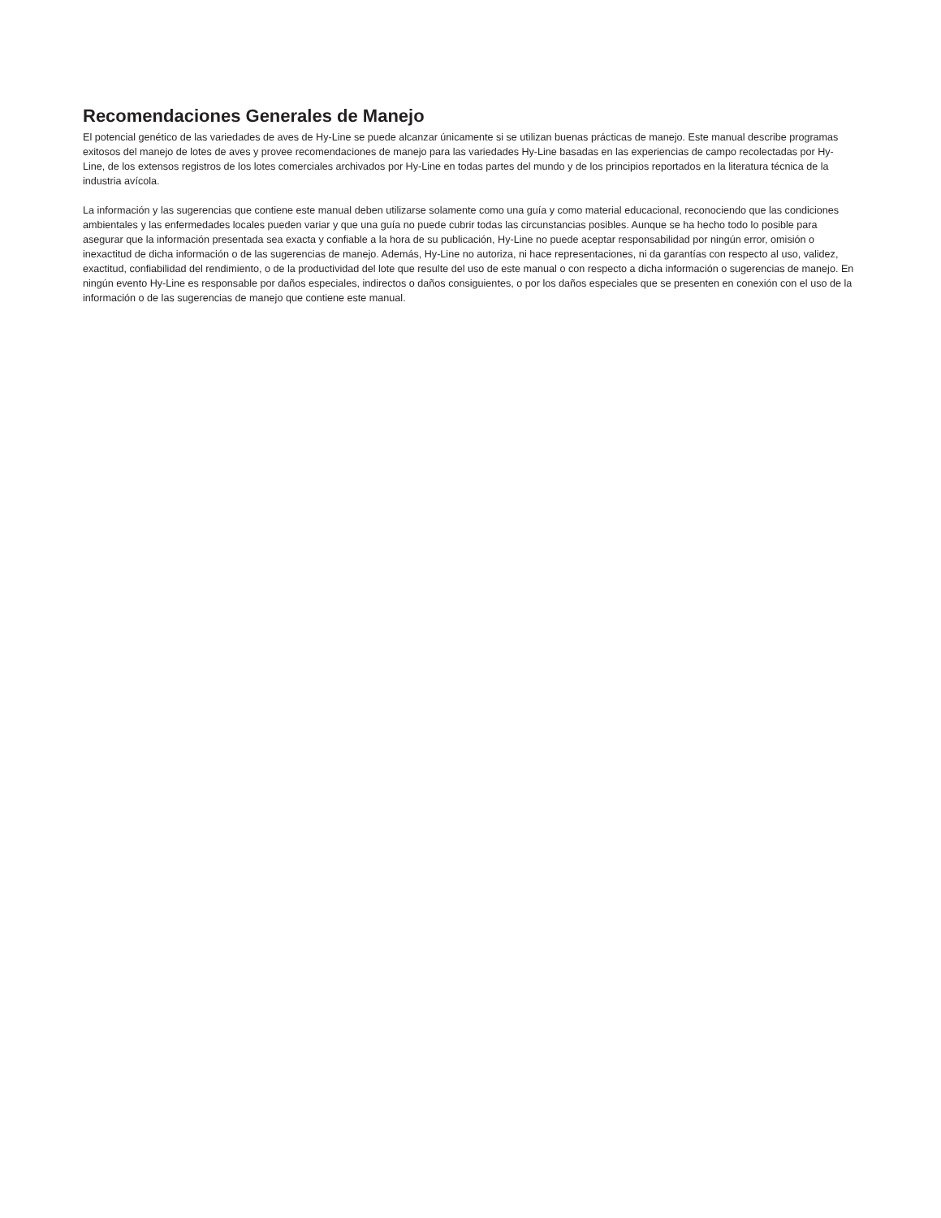Recomendaciones Generales de Manejo
El potencial genético de las variedades de aves de Hy-Line se puede alcanzar únicamente si se utilizan buenas prácticas de manejo. Este manual describe programas exitosos del manejo de lotes de aves y provee recomendaciones de manejo para las variedades Hy-Line basadas en las experiencias de campo recolectadas por Hy-Line, de los extensos registros de los lotes comerciales archivados por Hy-Line en todas partes del mundo y de los principios reportados en la literatura técnica de la industria avícola.
La información y las sugerencias que contiene este manual deben utilizarse solamente como una guía y como material educacional, reconociendo que las condiciones ambientales y las enfermedades locales pueden variar y que una guía no puede cubrir todas las circunstancias posibles. Aunque se ha hecho todo lo posible para asegurar que la información presentada sea exacta y confiable a la hora de su publicación, Hy-Line no puede aceptar responsabilidad por ningún error, omisión o inexactitud de dicha información o de las sugerencias de manejo. Además, Hy-Line no autoriza, ni hace representaciones, ni da garantías con respecto al uso, validez, exactitud, confiabilidad del rendimiento, o de la productividad del lote que resulte del uso de este manual o con respecto a dicha información o sugerencias de manejo. En ningún evento Hy-Line es responsable por daños especiales, indirectos o daños consiguientes, o por los daños especiales que se presenten en conexión con el uso de la información o de las sugerencias de manejo que contiene este manual.